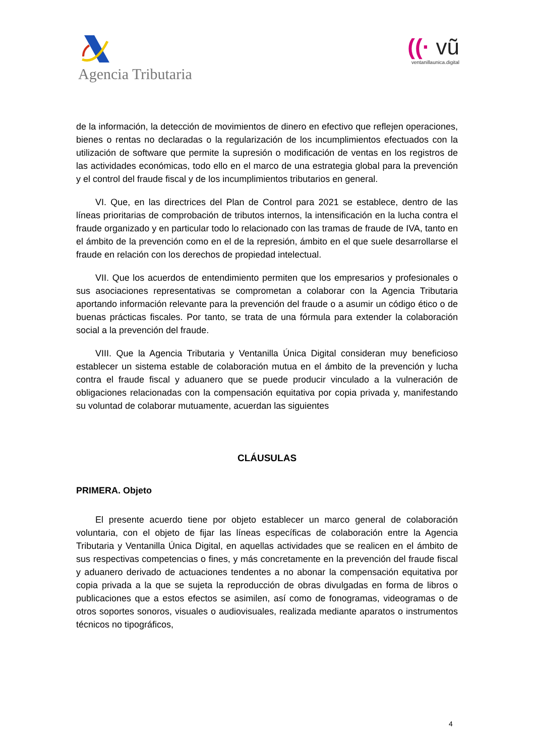Agencia Tributaria
((· vũ
ventanillaunica.digital
de la información, la detección de movimientos de dinero en efectivo que reflejen operaciones, bienes o rentas no declaradas o la regularización de los incumplimientos efectuados con la utilización de software que permite la supresión o modificación de ventas en los registros de las actividades económicas, todo ello en el marco de una estrategia global para la prevención y el control del fraude fiscal y de los incumplimientos tributarios en general.
VI. Que, en las directrices del Plan de Control para 2021 se establece, dentro de las líneas prioritarias de comprobación de tributos internos, la intensificación en la lucha contra el fraude organizado y en particular todo lo relacionado con las tramas de fraude de IVA, tanto en el ámbito de la prevención como en el de la represión, ámbito en el que suele desarrollarse el fraude en relación con los derechos de propiedad intelectual.
VII. Que los acuerdos de entendimiento permiten que los empresarios y profesionales o sus asociaciones representativas se comprometan a colaborar con la Agencia Tributaria aportando información relevante para la prevención del fraude o a asumir un código ético o de buenas prácticas fiscales. Por tanto, se trata de una fórmula para extender la colaboración social a la prevención del fraude.
VIII. Que la Agencia Tributaria y Ventanilla Única Digital consideran muy beneficioso establecer un sistema estable de colaboración mutua en el ámbito de la prevención y lucha contra el fraude fiscal y aduanero que se puede producir vinculado a la vulneración de obligaciones relacionadas con la compensación equitativa por copia privada y, manifestando su voluntad de colaborar mutuamente, acuerdan las siguientes
CLÁUSULAS
PRIMERA. Objeto
El presente acuerdo tiene por objeto establecer un marco general de colaboración voluntaria, con el objeto de fijar las líneas específicas de colaboración entre la Agencia Tributaria y Ventanilla Única Digital, en aquellas actividades que se realicen en el ámbito de sus respectivas competencias o fines, y más concretamente en la prevención del fraude fiscal y aduanero derivado de actuaciones tendentes a no abonar la compensación equitativa por copia privada a la que se sujeta la reproducción de obras divulgadas en forma de libros o publicaciones que a estos efectos se asimilen, así como de fonogramas, videogramas o de otros soportes sonoros, visuales o audiovisuales, realizada mediante aparatos o instrumentos técnicos no tipográficos,
4